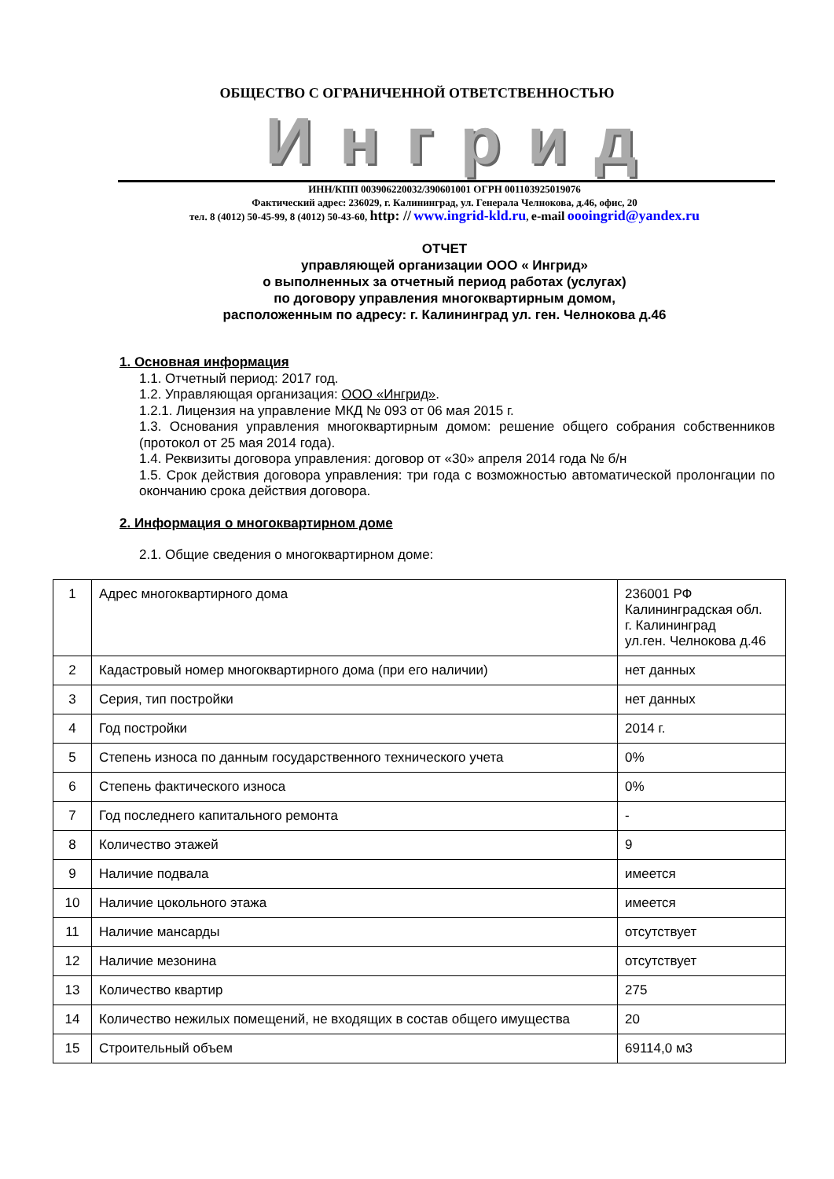ОБЩЕСТВО С ОГРАНИЧЕННОЙ ОТВЕТСТВЕННОСТЬЮ
Ингрид
ИНН/КПП 003906220032/390601001 ОГРН 001103925019076
Фактический адрес: 236029, г. Калининград, ул. Генерала Челнокова, д.46, офис, 20
тел. 8 (4012) 50-45-99, 8 (4012) 50-43-60, http: // www.ingrid-kld.ru, e-mail oooingrid@yandex.ru
ОТЧЕТ
управляющей организации ООО « Ингрид»
о выполненных за отчетный период работах (услугах)
по договору управления многоквартирным домом,
расположенным по адресу: г. Калининград ул. ген. Челнокова д.46
1. Основная информация
1.1. Отчетный период: 2017 год.
1.2. Управляющая организация: ООО «Ингрид».
1.2.1. Лицензия на управление МКД № 093 от 06 мая 2015 г.
1.3. Основания управления многоквартирным домом: решение общего собрания собственников (протокол от 25 мая 2014 года).
1.4. Реквизиты договора управления: договор от «30» апреля 2014 года № б/н
1.5. Срок действия договора управления: три года с возможностью автоматической пролонгации по окончанию срока действия договора.
2. Информация о многоквартирном доме
2.1. Общие сведения о многоквартирном доме:
| 1 | Адрес многоквартирного дома | 236001 РФ Калининградская обл. г. Калининград ул.ген. Челнокова д.46 |
| 2 | Кадастровый номер многоквартирного дома (при его наличии) | нет данных |
| 3 | Серия, тип постройки | нет данных |
| 4 | Год постройки | 2014 г. |
| 5 | Степень износа по данным государственного технического учета | 0% |
| 6 | Степень фактического износа | 0% |
| 7 | Год последнего капитального ремонта | - |
| 8 | Количество этажей | 9 |
| 9 | Наличие подвала | имеется |
| 10 | Наличие цокольного этажа | имеется |
| 11 | Наличие мансарды | отсутствует |
| 12 | Наличие мезонина | отсутствует |
| 13 | Количество квартир | 275 |
| 14 | Количество нежилых помещений, не входящих в состав общего имущества | 20 |
| 15 | Строительный объем | 69114,0 м3 |